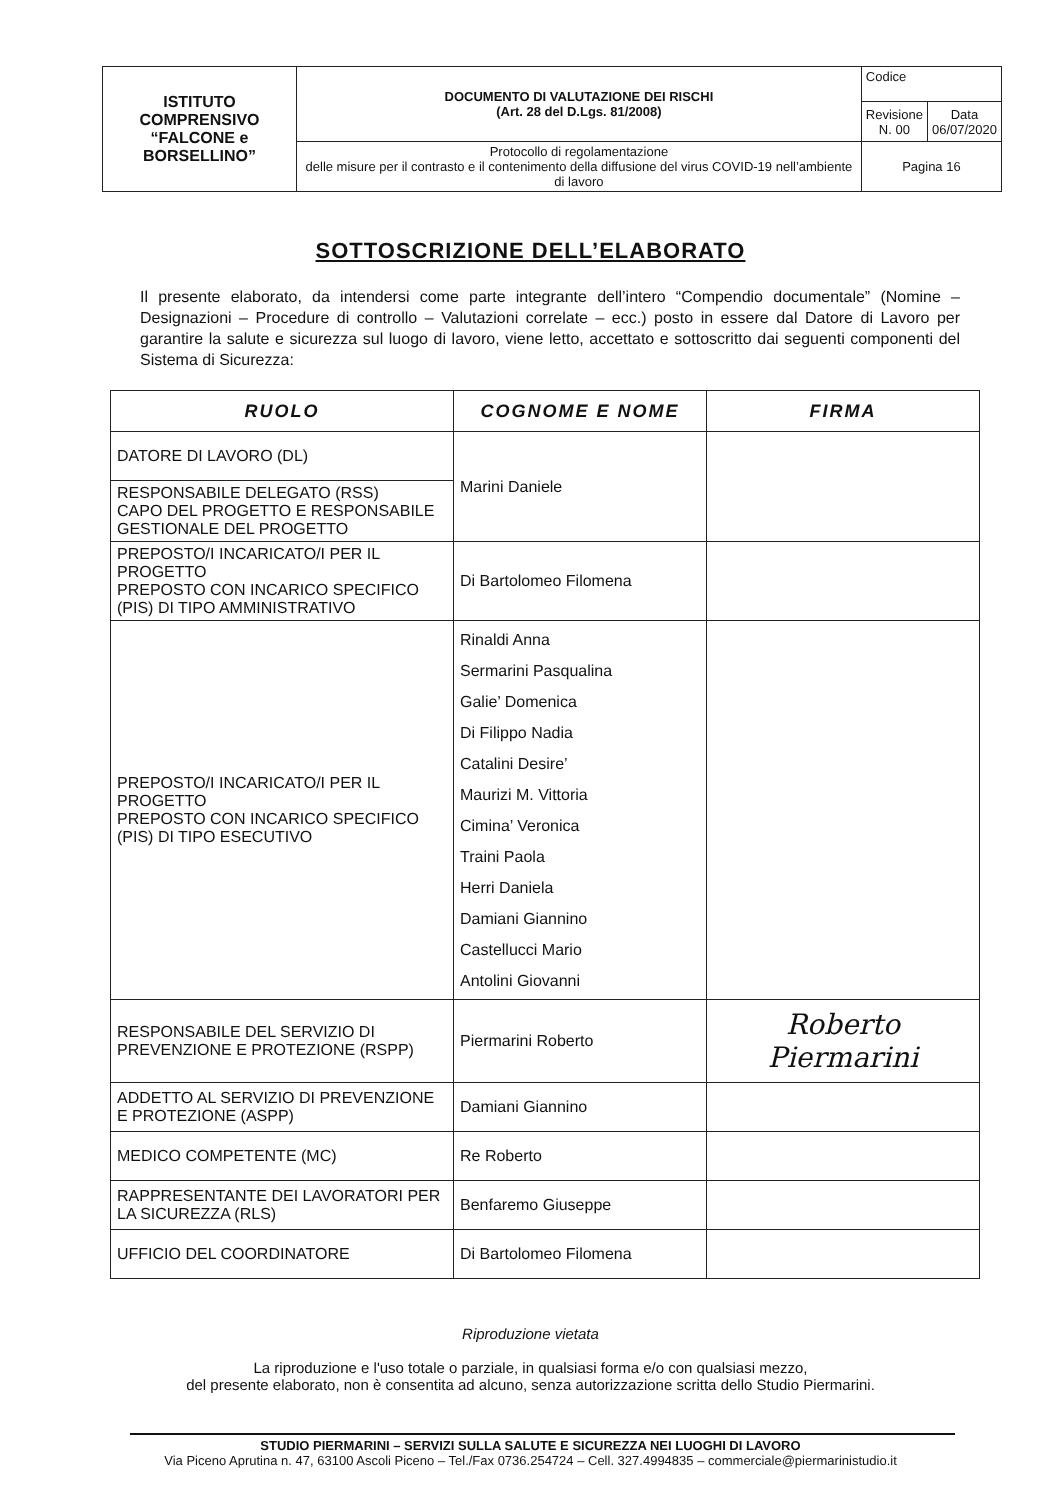| ISTITUTO COMPRENSIVO “FALCONE e BORSELLINO” | DOCUMENTO DI VALUTAZIONE DEI RISCHI (Art. 28 del D.Lgs. 81/2008) | Codice | |
| | | Revisione N. 00 | Data 06/07/2020 |
| | Protocollo di regolamentazione delle misure per il contrasto e il contenimento della diffusione del virus COVID-19 nell’ambiente di lavoro | Pagina 16 | |
SOTTOSCRIZIONE DELL’ELABORATO
Il presente elaborato, da intendersi come parte integrante dell’intero “Compendio documentale” (Nomine – Designazioni – Procedure di controllo – Valutazioni correlate – ecc.) posto in essere dal Datore di Lavoro per garantire la salute e sicurezza sul luogo di lavoro, viene letto, accettato e sottoscritto dai seguenti componenti del Sistema di Sicurezza:
| RUOLO | COGNOME E NOME | FIRMA |
| --- | --- | --- |
| DATORE DI LAVORO (DL) | Marini Daniele | |
| RESPONSABILE DELEGATO (RSS) CAPO DEL PROGETTO E RESPONSABILE GESTIONALE DEL PROGETTO | | |
| PREPOSTO/I INCARICATO/I PER IL PROGETTO PREPOSTO CON INCARICO SPECIFICO (PIS) DI TIPO AMMINISTRATIVO | Di Bartolomeo Filomena | |
| PREPOSTO/I INCARICATO/I PER IL PROGETTO PREPOSTO CON INCARICO SPECIFICO (PIS) DI TIPO ESECUTIVO | Rinaldi Anna Sermarini Pasqualina Galie’ Domenica Di Filippo Nadia Catalini Desire’ Maurizi M. Vittoria Cimina’ Veronica Traini Paola Herri Daniela Damiani Giannino Castellucci Mario Antolini Giovanni | |
| RESPONSABILE DEL SERVIZIO DI PREVENZIONE E PROTEZIONE (RSPP) | Piermarini Roberto | Roberto Piermarini |
| ADDETTO AL SERVIZIO DI PREVENZIONE E PROTEZIONE (ASPP) | Damiani Giannino | |
| MEDICO COMPETENTE (MC) | Re Roberto | |
| RAPPRESENTANTE DEI LAVORATORI PER LA SICUREZZA (RLS) | Benfaremo Giuseppe | |
| UFFICIO DEL COORDINATORE | Di Bartolomeo Filomena | |
Riproduzione vietata
La riproduzione e l'uso totale o parziale, in qualsiasi forma e/o con qualsiasi mezzo,
del presente elaborato, non è consentita ad alcuno, senza autorizzazione scritta dello Studio Piermarini.
STUDIO PIERMARINI – SERVIZI SULLA SALUTE E SICUREZZA NEI LUOGHI DI LAVORO
Via Piceno Aprutina n. 47, 63100 Ascoli Piceno – Tel./Fax 0736.254724 – Cell. 327.4994835 – commerciale@piermarinistudio.it